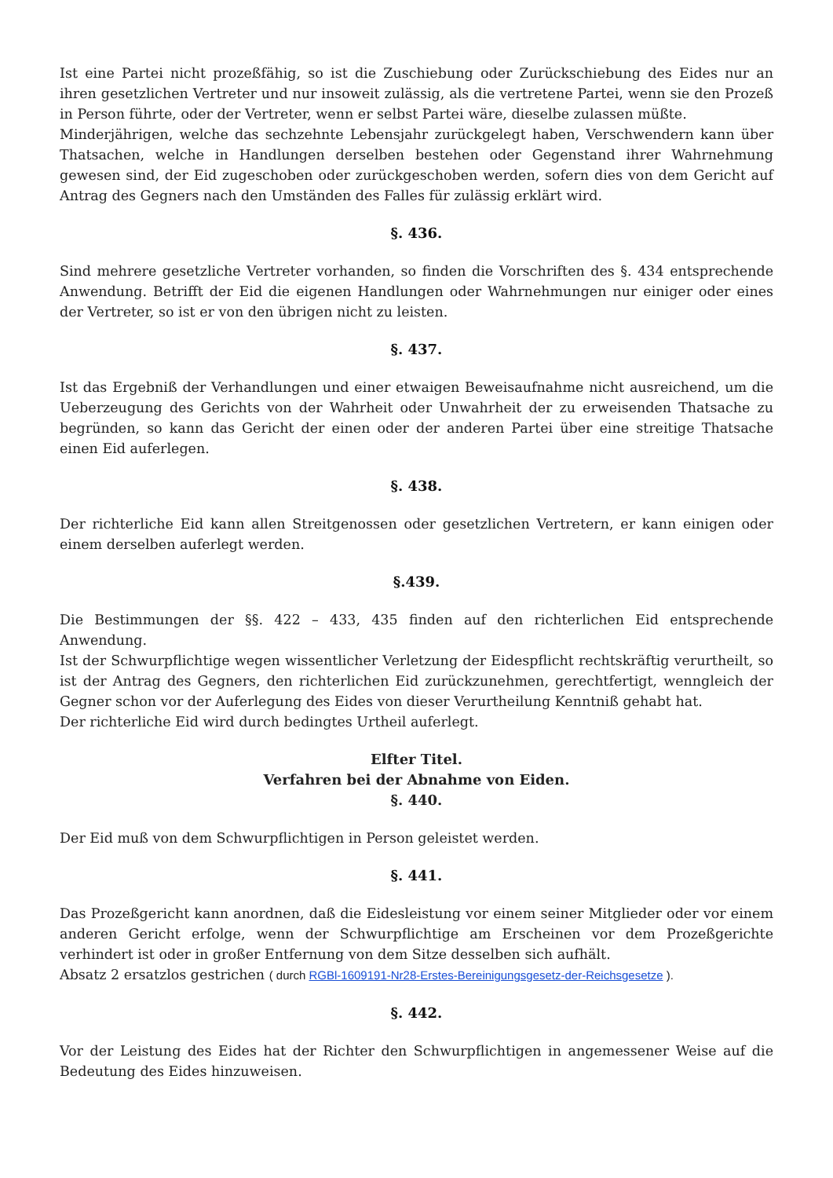Ist eine Partei nicht prozeßfähig, so ist die Zuschiebung oder Zurückschiebung des Eides nur an ihren gesetzlichen Vertreter und nur insoweit zulässig, als die vertretene Partei, wenn sie den Prozeß in Person führte, oder der Vertreter, wenn er selbst Partei wäre, dieselbe zulassen müßte.
Minderjährigen, welche das sechzehnte Lebensjahr zurückgelegt haben, Verschwendern kann über Thatsachen, welche in Handlungen derselben bestehen oder Gegenstand ihrer Wahrnehmung gewesen sind, der Eid zugeschoben oder zurückgeschoben werden, sofern dies von dem Gericht auf Antrag des Gegners nach den Umständen des Falles für zulässig erklärt wird.
§. 436.
Sind mehrere gesetzliche Vertreter vorhanden, so finden die Vorschriften des §. 434 entsprechende Anwendung. Betrifft der Eid die eigenen Handlungen oder Wahrnehmungen nur einiger oder eines der Vertreter, so ist er von den übrigen nicht zu leisten.
§. 437.
Ist das Ergebniß der Verhandlungen und einer etwaigen Beweisaufnahme nicht ausreichend, um die Ueberzeugung des Gerichts von der Wahrheit oder Unwahrheit der zu erweisenden Thatsache zu begründen, so kann das Gericht der einen oder der anderen Partei über eine streitige Thatsache einen Eid auferlegen.
§. 438.
Der richterliche Eid kann allen Streitgenossen oder gesetzlichen Vertretern, er kann einigen oder einem derselben auferlegt werden.
§.439.
Die Bestimmungen der §§. 422 – 433, 435 finden auf den richterlichen Eid entsprechende Anwendung.
Ist der Schwurpflichtige wegen wissentlicher Verletzung der Eidespflicht rechtskräftig verurtheilt, so ist der Antrag des Gegners, den richterlichen Eid zurückzunehmen, gerechtfertigt, wenngleich der Gegner schon vor der Auferlegung des Eides von dieser Verurtheilung Kenntniß gehabt hat.
Der richterliche Eid wird durch bedingtes Urtheil auferlegt.
Elfter Titel.
Verfahren bei der Abnahme von Eiden.
§. 440.
Der Eid muß von dem Schwurpflichtigen in Person geleistet werden.
§. 441.
Das Prozeßgericht kann anordnen, daß die Eidesleistung vor einem seiner Mitglieder oder vor einem anderen Gericht erfolge, wenn der Schwurpflichtige am Erscheinen vor dem Prozeßgerichte verhindert ist oder in großer Entfernung von dem Sitze desselben sich aufhält.
Absatz 2 ersatzlos gestrichen ( durch RGBl-1609191-Nr28-Erstes-Bereinigungsgesetz-der-Reichsgesetze ).
§. 442.
Vor der Leistung des Eides hat der Richter den Schwurpflichtigen in angemessener Weise auf die Bedeutung des Eides hinzuweisen.